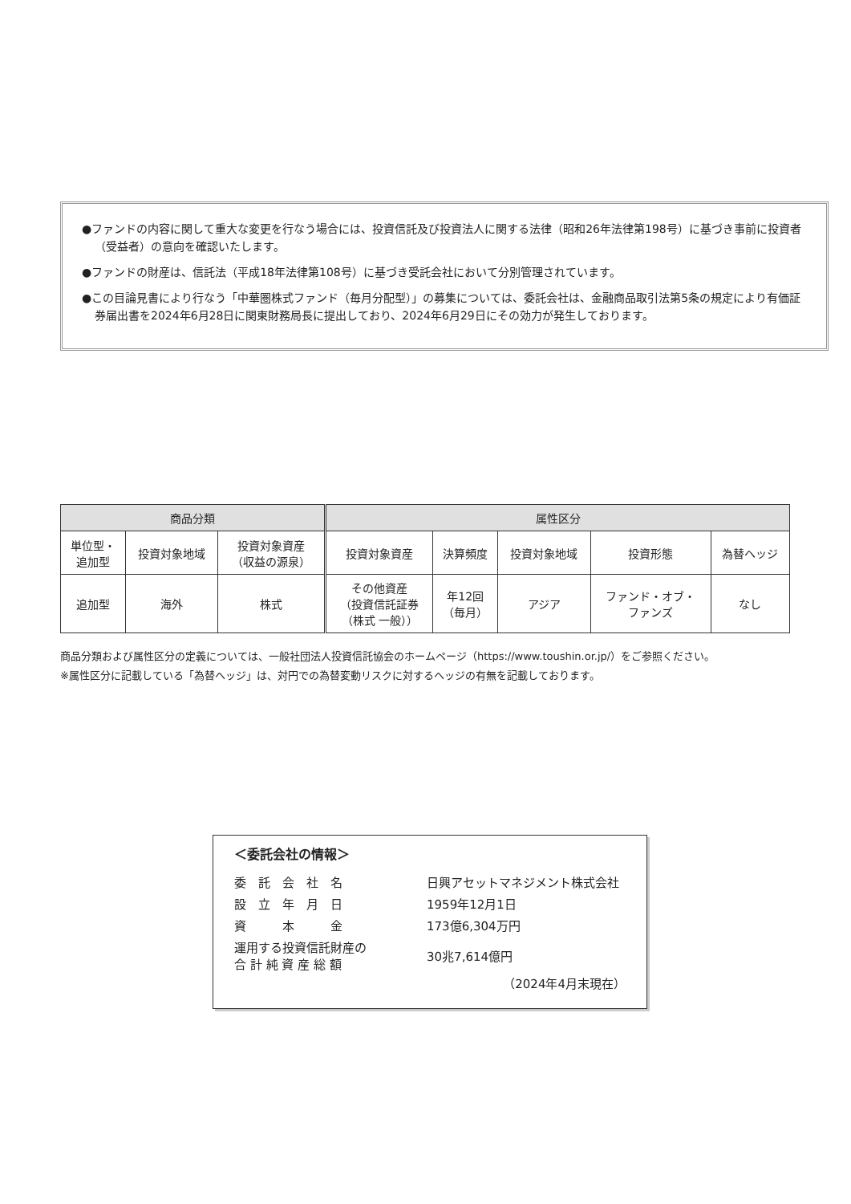●ファンドの内容に関して重大な変更を行なう場合には、投資信託及び投資法人に関する法律（昭和26年法律第198号）に基づき事前に投資者（受益者）の意向を確認いたします。
●ファンドの財産は、信託法（平成18年法律第108号）に基づき受託会社において分別管理されています。
●この目論見書により行なう「中華圏株式ファンド（毎月分配型）」の募集については、委託会社は、金融商品取引法第5条の規定により有価証券届出書を2024年6月28日に関東財務局長に提出しており、2024年6月29日にその効力が発生しております。
| 商品分類 | | | 属性区分 | | | | |
| --- | --- | --- | --- | --- | --- | --- | --- |
| 単位型・ 追加型 | 投資対象地域 | 投資対象資産 （収益の源泉） | 投資対象資産 | 決算頻度 | 投資対象地域 | 投資形態 | 為替ヘッジ |
| 追加型 | 海外 | 株式 | その他資産 （投資信託証券 （株式 一般）） | 年12回 （毎月） | アジア | ファンド・オブ・ ファンズ | なし |
商品分類および属性区分の定義については、一般社団法人投資信託協会のホームページ（https://www.toushin.or.jp/）をご参照ください。
※属性区分に記載している「為替ヘッジ」は、対円での為替変動リスクに対するヘッジの有無を記載しております。
＜委託会社の情報＞
| 委 託 会 社 名 | 日興アセットマネジメント株式会社 |
| 設 立 年 月 日 | 1959年12月1日 |
| 資 本 金 | 173億6,304万円 |
| 運用する投資信託財産の 合 計 純 資 産 総 額 | 30兆7,614億円 |
（2024年4月末現在）